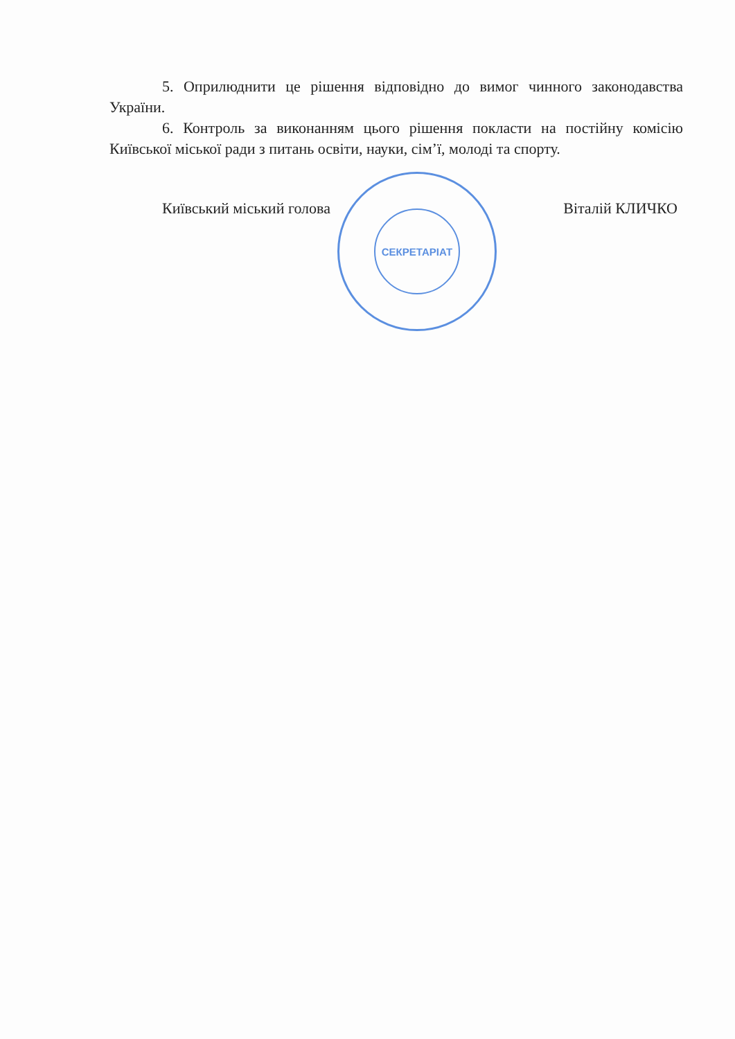СЕКРЕТАРІАТ
5. Оприлюднити це рішення відповідно до вимог чинного законодавства України.
6. Контроль за виконанням цього рішення покласти на постійну комісію Київської міської ради з питань освіти, науки, сім’ї, молоді та спорту.
Київський міський голова Віталій КЛИЧКО